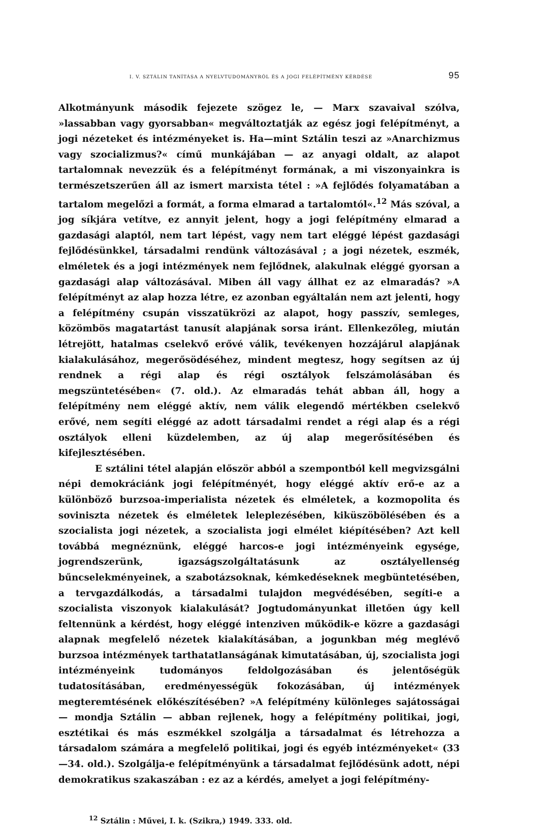I. V. SZTÁLIN TANÍTÁSA A NYELVTUDOMÁNYRÓL ÉS A JOGI FELÉPÍTMÉNY KÉRDÉSE 95
Alkotmányunk második fejezete szögez le, — Marx szavaival szólva, »lassabban vagy gyorsabban« megváltoztatják az egész jogi felépítményt, a jogi nézeteket és intézményeket is. Ha—mint Sztálin teszi az »Anarchizmus vagy szocializmus?« című munkájában — az anyagi oldalt, az alapot tartalomnak nevezzük és a felépítményt formának, a mi viszonyainkra is természetszerűen áll az ismert marxista tétel : »A fejlődés folyamatában a tartalom megelőzi a formát, a forma elmarad a tartalomtól«.<sup>12</sup> Más szóval, a jog síkjára vetítve, ez annyit jelent, hogy a jogi felépítmény elmarad a gazdasági alaptól, nem tart lépést, vagy nem tart eléggé lépést gazdasági fejlődésünkkel, társadalmi rendünk változásával ; a jogi nézetek, eszmék, elméletek és a jogi intézmények nem fejlődnek, alakulnak eléggé gyorsan a gazdasági alap változásával. Miben áll vagy állhat ez az elmaradás? »A felépítményt az alap hozza létre, ez azonban egyáltalán nem azt jelenti, hogy a felépítmény csupán visszatükrözi az alapot, hogy passzív, semleges, közömbös magatartást tanusít alapjának sorsa iránt. Ellenkezőleg, miután létrejött, hatalmas cselekvő erővé válik, tevékenyen hozzájárul alapjának kialakulásához, megerősödéséhez, mindent megtesz, hogy segítsen az új rendnek a régi alap és régi osztályok felszámolásában és megszüntetésében« (7. old.). Az elmaradás tehát abban áll, hogy a felépítmény nem eléggé aktív, nem válik elegendő mértékben cselekvő erővé, nem segíti eléggé az adott társadalmi rendet a régi alap és a régi osztályok elleni küzdelemben, az új alap megerősítésében és kifejlesztésében.
E sztálini tétel alapján először abból a szempontból kell megvizsgálni népi demokráciánk jogi felépítményét, hogy eléggé aktív erő-e az a különböző burzsoa-imperialista nézetek és elméletek, a kozmopolita és soviniszta nézetek és elméletek leleplezésében, kiküszöbölésében és a szocialista jogi nézetek, a szocialista jogi elmélet kiépítésében? Azt kell továbbá megnéznünk, eléggé harcos-e jogi intézményeink egysége, jogrendszerünk, igazságszolgáltatásunk az osztályellenség bűncselekményeinek, a szabotázsoknak, kémkedéseknek megbüntetésében, a tervgazdálkodás, a társadalmi tulajdon megvédésében, segíti-e a szocialista viszonyok kialakulását? Jogtudományunkat illetően úgy kell feltennünk a kérdést, hogy eléggé intenziven működik-e közre a gazdasági alapnak megfelelő nézetek kialakításában, a jogunkban még meglévő burzsoa intézmények tarthatatlanságának kimutatásában, új, szocialista jogi intézményeink tudományos feldolgozásában és jelentőségük tudatosításában, eredményességük fokozásában, új intézmények megteremtésének előkészítésében? »A felépítmény különleges sajátosságai — mondja Sztálin — abban rejlenek, hogy a felépítmény politikai, jogi, esztétikai és más eszmékkel szolgálja a társadalmat és létrehozza a társadalom számára a megfelelő politikai, jogi és egyéb intézményeket« (33—34. old.). Szolgálja-e felépítményünk a társadalmat fejlődésünk adott, népi demokratikus szakaszában : ez az a kérdés, amelyet a jogi felépítmény-
<sup>12</sup> Sztálin : Művei, I. k. (Szikra,) 1949. 333. old.